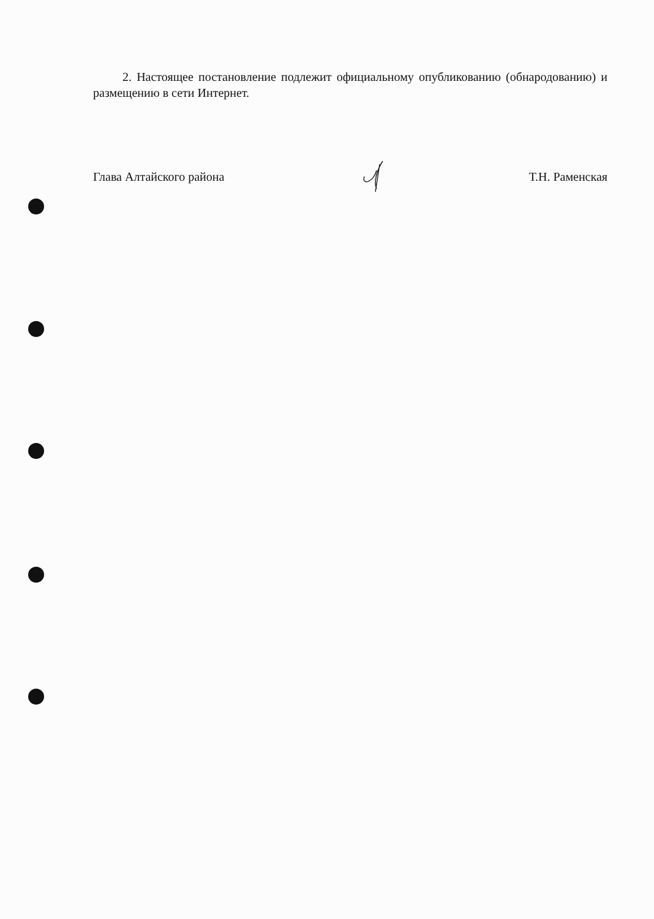2. Настоящее постановление подлежит официальному опубликованию (обнародованию) и размещению в сети Интернет.
Глава Алтайского района Т.Н. Раменская